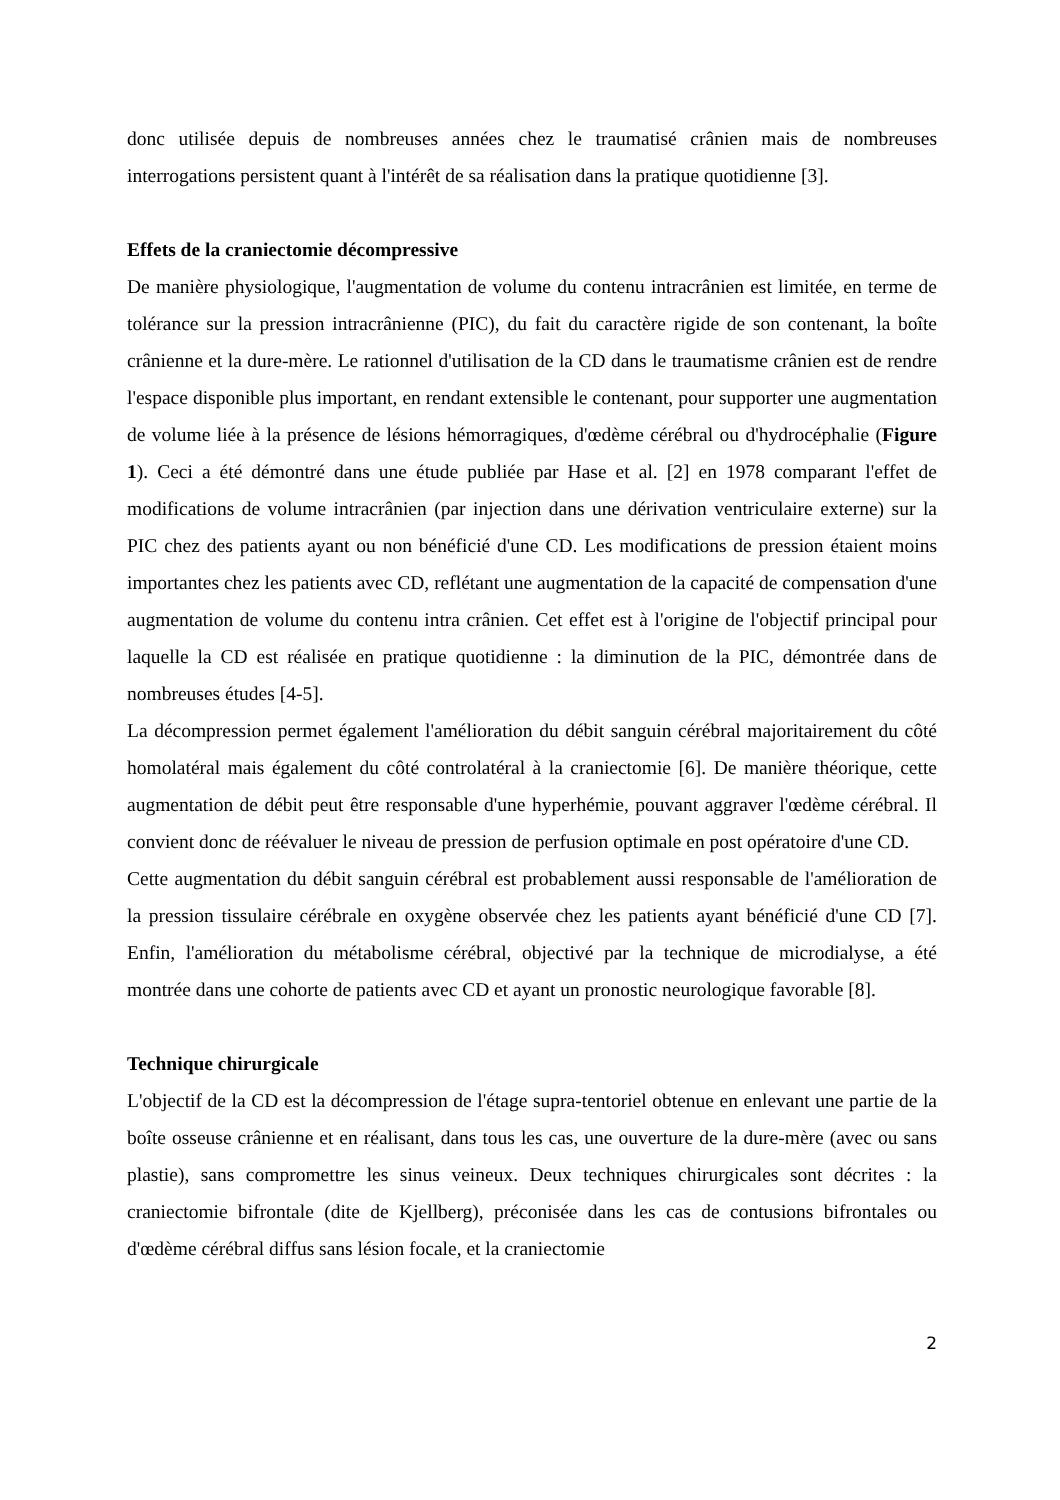donc utilisée depuis de nombreuses années chez le traumatisé crânien mais de nombreuses interrogations persistent quant à l'intérêt de sa réalisation dans la pratique quotidienne [3].
Effets de la craniectomie décompressive
De manière physiologique, l'augmentation de volume du contenu intracrânien est limitée, en terme de tolérance sur la pression intracrânienne (PIC), du fait du caractère rigide de son contenant, la boîte crânienne et la dure-mère. Le rationnel d'utilisation de la CD dans le traumatisme crânien est de rendre l'espace disponible plus important, en rendant extensible le contenant, pour supporter une augmentation de volume liée à la présence de lésions hémorragiques, d'œdème cérébral ou d'hydrocéphalie (Figure 1). Ceci a été démontré dans une étude publiée par Hase et al. [2] en 1978 comparant l'effet de modifications de volume intracrânien (par injection dans une dérivation ventriculaire externe) sur la PIC chez des patients ayant ou non bénéficié d'une CD. Les modifications de pression étaient moins importantes chez les patients avec CD, reflétant une augmentation de la capacité de compensation d'une augmentation de volume du contenu intra crânien. Cet effet est à l'origine de l'objectif principal pour laquelle la CD est réalisée en pratique quotidienne : la diminution de la PIC, démontrée dans de nombreuses études [4-5].
La décompression permet également l'amélioration du débit sanguin cérébral majoritairement du côté homolatéral mais également du côté controlatéral à la craniectomie [6]. De manière théorique, cette augmentation de débit peut être responsable d'une hyperhémie, pouvant aggraver l'œdème cérébral. Il convient donc de réévaluer le niveau de pression de perfusion optimale en post opératoire d'une CD.
Cette augmentation du débit sanguin cérébral est probablement aussi responsable de l'amélioration de la pression tissulaire cérébrale en oxygène observée chez les patients ayant bénéficié d'une CD [7]. Enfin, l'amélioration du métabolisme cérébral, objectivé par la technique de microdialyse, a été montrée dans une cohorte de patients avec CD et ayant un pronostic neurologique favorable [8].
Technique chirurgicale
L'objectif de la CD est la décompression de l'étage supra-tentoriel obtenue en enlevant une partie de la boîte osseuse crânienne et en réalisant, dans tous les cas, une ouverture de la dure-mère (avec ou sans plastie), sans compromettre les sinus veineux. Deux techniques chirurgicales sont décrites : la craniectomie bifrontale (dite de Kjellberg), préconisée dans les cas de contusions bifrontales ou d'œdème cérébral diffus sans lésion focale, et la craniectomie
2